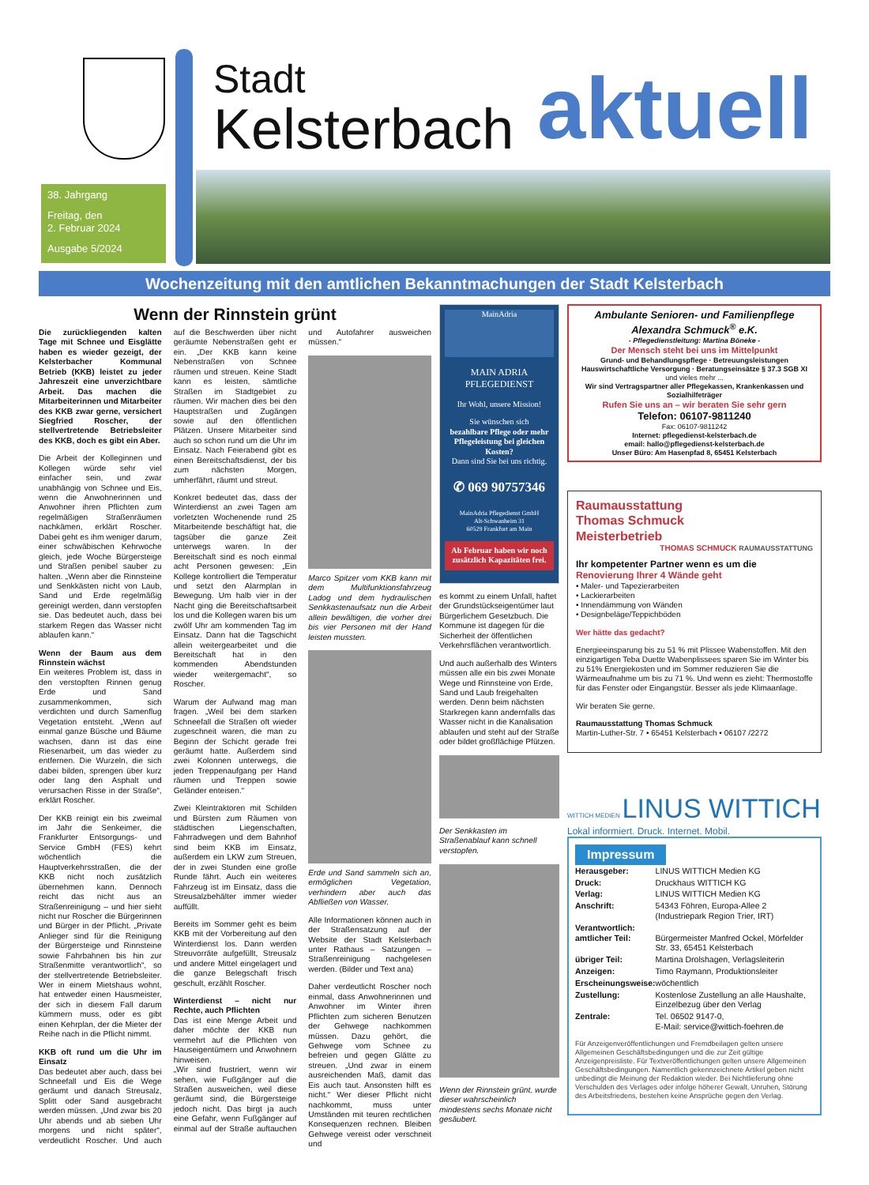38. Jahrgang
Freitag, den
2. Februar 2024
Ausgabe 5/2024
Stadt
Kelsterbach aktuell
Wochenzeitung mit den amtlichen Bekanntmachungen der Stadt Kelsterbach
Wenn der Rinnstein grünt
Die zurückliegenden kalten Tage mit Schnee und Eisglätte haben es wieder gezeigt, der Kelsterbacher Kommunal Betrieb (KKB) leistet zu jeder Jahreszeit eine unverzichtbare Arbeit. Das machen die Mitarbeiterinnen und Mitarbeiter des KKB zwar gerne, versichert Siegfried Roscher, der stellvertretende Betriebsleiter des KKB, doch es gibt ein Aber.
Die Arbeit der Kolleginnen und Kollegen würde sehr viel einfacher sein, und zwar unabhängig von Schnee und Eis, wenn die Anwohnerinnen und Anwohner ihren Pflichten zum regelmäßigen Straßenräumen nachkämen, erklärt Roscher. Dabei geht es ihm weniger darum, einer schwäbischen Kehrwoche gleich, jede Woche Bürgersteige und Straßen penibel sauber zu halten. „Wenn aber die Rinnsteine und Senkkästen nicht von Laub, Sand und Erde regelmäßig gereinigt werden, dann verstopfen sie. Das bedeutet auch, dass bei starkem Regen das Wasser nicht ablaufen kann.“
Wenn der Baum aus dem Rinnstein wächst
Ein weiteres Problem ist, dass in den verstopften Rinnen genug Erde und Sand zusammenkommen, sich verdichten und durch Samenflug Vegetation entsteht. „Wenn auf einmal ganze Büsche und Bäume wachsen, dann ist das eine Riesenarbeit, um das wieder zu entfernen. Die Wurzeln, die sich dabei bilden, sprengen über kurz oder lang den Asphalt und verursachen Risse in der Straße“, erklärt Roscher.
Der KKB reinigt ein bis zweimal im Jahr die Senkeimer, die Frankfurter Entsorgungs- und Service GmbH (FES) kehrt wöchentlich die Hauptverkehrsstraßen, die der KKB nicht noch zusätzlich übernehmen kann. Dennoch reicht das nicht aus an Straßenreinigung – und hier sieht nicht nur Roscher die Bürgerinnen und Bürger in der Pflicht. „Private Anlieger sind für die Reinigung der Bürgersteige und Rinnsteine sowie Fahrbahnen bis hin zur Straßenmitte verantwortlich“, so der stellvertretende Betriebsleiter. Wer in einem Mietshaus wohnt, hat entweder einen Hausmeister, der sich in diesem Fall darum kümmern muss, oder es gibt einen Kehrplan, der die Mieter der Reihe nach in die Pflicht nimmt.
KKB oft rund um die Uhr im Einsatz
Das bedeutet aber auch, dass bei Schneefall und Eis die Wege geräumt und danach Streusalz, Splitt oder Sand ausgebracht werden müssen. „Und zwar bis 20 Uhr abends und ab sieben Uhr morgens und nicht später“, verdeutlicht Roscher. Und auch auf die Beschwerden über nicht geräumte Nebenstraßen geht er ein. „Der KKB kann keine Nebenstraßen von Schnee räumen und streuen. Keine Stadt kann es leisten, sämtliche Straßen im Stadtgebiet zu räumen. Wir machen dies bei den Hauptstraßen und Zugängen sowie auf den öffentlichen Plätzen. Unsere Mitarbeiter sind auch so schon rund um die Uhr im Einsatz. Nach Feierabend gibt es einen Bereitschaftsdienst, der bis zum nächsten Morgen, umherfährt, räumt und streut.
Konkret bedeutet das, dass der Winterdienst an zwei Tagen am vorletzten Wochenende rund 25 Mitarbeitende beschäftigt hat, die tagsüber die ganze Zeit unterwegs waren. In der Bereitschaft sind es noch einmal acht Personen gewesen: „Ein Kollege kontrolliert die Temperatur und setzt den Alarmplan in Bewegung. Um halb vier in der Nacht ging die Bereitschaftsarbeit los und die Kollegen waren bis um zwölf Uhr am kommenden Tag im Einsatz. Dann hat die Tagschicht allein weitergearbeitet und die Bereitschaft hat in den kommenden Abendstunden wieder weitergemacht“, so Roscher.
Warum der Aufwand mag man fragen. „Weil bei dem starken Schneefall die Straßen oft wieder zugeschneit waren, die man zu Beginn der Schicht gerade frei geräumt hatte. Außerdem sind zwei Kolonnen unterwegs, die jeden Treppenaufgang per Hand räumen und Treppen sowie Geländer enteisen.“
Zwei Kleintraktoren mit Schilden und Bürsten zum Räumen von städtischen Liegenschaften, Fahrradwegen und dem Bahnhof sind beim KKB im Einsatz, außerdem ein LKW zum Streuen, der in zwei Stunden eine große Runde fährt. Auch ein weiteres Fahrzeug ist im Einsatz, dass die Streusalzbehälter immer wieder auffüllt.
Bereits im Sommer geht es beim KKB mit der Vorbereitung auf den Winterdienst los. Dann werden Streuvorräte aufgefüllt, Streusalz und andere Mittel eingelagert und die ganze Belegschaft frisch geschult, erzählt Roscher.
Winterdienst – nicht nur Rechte, auch Pflichten
Das ist eine Menge Arbeit und daher möchte der KKB nun vermehrt auf die Pflichten von Hauseigentümern und Anwohnern hinweisen.
„Wir sind frustriert, wenn wir sehen, wie Fußgänger auf die Straßen ausweichen, weil diese geräumt sind, die Bürgersteige jedoch nicht. Das birgt ja auch eine Gefahr, wenn Fußgänger auf einmal auf der Straße auftauchen und Autofahrer ausweichen müssen.“
Marco Spitzer vom KKB kann mit dem Multifunktionsfahrzeug Ladog und dem hydraulischen Senkkastenaufsatz nun die Arbeit allein bewältigen, die vorher drei bis vier Personen mit der Hand leisten mussten.
Erde und Sand sammeln sich an, ermöglichen Vegetation, verhindern aber auch das Abfließen von Wasser.
Alle Informationen können auch in der Straßensatzung auf der Website der Stadt Kelsterbach unter Rathaus – Satzungen – Straßenreinigung nachgelesen werden. (Bilder und Text ana)
Daher verdeutlicht Roscher noch einmal, dass Anwohnerinnen und Anwohner im Winter ihren Pflichten zum sicheren Benutzen der Gehwege nachkommen müssen. Dazu gehört, die Gehwege vom Schnee zu befreien und gegen Glätte zu streuen. „Und zwar in einem ausreichenden Maß, damit das Eis auch taut. Ansonsten hilft es nicht.“ Wer dieser Pflicht nicht nachkommt, muss unter Umständen mit teuren rechtlichen Konsequenzen rechnen. Bleiben Gehwege vereist oder verschneit und
MainAdria
MAIN ADRIA
PFLEGEDIENST
Ihr Wohl, unsere Mission!
Sie wünschen sich
bezahlbare Pflege oder mehr Pflegeleistung bei gleichen Kosten?
Dann sind Sie bei uns richtig.
✆ 069 90757346
MainAdria Pflegedienst GmbH
Alt-Schwanheim 31
60529 Frankfurt am Main
Ab Februar haben wir noch zusätzlich Kapazitäten frei.
es kommt zu einem Unfall, haftet der Grundstückseigentümer laut Bürgerlichem Gesetzbuch. Die Kommune ist dagegen für die Sicherheit der öffentlichen Verkehrsflächen verantwortlich.
Und auch außerhalb des Winters müssen alle ein bis zwei Monate Wege und Rinnsteine von Erde, Sand und Laub freigehalten werden. Denn beim nächsten Starkregen kann andernfalls das Wasser nicht in die Kanalisation ablaufen und steht auf der Straße oder bildet großflächige Pfützen.
Der Senkkasten im Straßenablauf kann schnell verstopfen.
Wenn der Rinnstein grünt, wurde dieser wahrscheinlich mindestens sechs Monate nicht gesäubert.
Ambulante Senioren- und Familienpflege
Alexandra Schmuck<sup>®</sup> e.K.
- Pflegedienstleitung: Martina Böneke -
Der Mensch steht bei uns im Mittelpunkt
Grund- und Behandlungspflege · Betreuungsleistungen
Hauswirtschaftliche Versorgung · Beratungseinsätze § 37.3 SGB XI
und vieles mehr ...
Wir sind Vertragspartner aller Pflegekassen, Krankenkassen und Sozialhilfeträger
Rufen Sie uns an – wir beraten Sie sehr gern
Telefon: 06107-9811240
Fax: 06107-9811242
Internet: pflegedienst-kelsterbach.de
email: hallo@pflegedienst-kelsterbach.de
Unser Büro: Am Hasenpfad 8, 65451 Kelsterbach
Raumausstattung
Thomas Schmuck
Meisterbetrieb
THOMAS SCHMUCK RAUMAUSSTATTUNG
Ihr kompetenter Partner wenn es um die
Renovierung Ihrer 4 Wände geht
• Maler- und Tapezierarbeiten
• Lackierarbeiten
• Innendämmung von Wänden
• Designbeläge/Teppichböden
Wer hätte das gedacht?
Energieeinsparung bis zu 51 % mit Plissee Wabenstoffen. Mit den einzigartigen Teba Duette Wabenplissees sparen Sie im Winter bis zu 51% Energiekosten und im Sommer reduzieren Sie die Wärmeaufnahme um bis zu 71 %. Und wenn es zieht: Thermostoffe für das Fenster oder Eingangstür. Besser als jede Klimaanlage.
Wir beraten Sie gerne.
Raumausstattung Thomas Schmuck
Martin-Luther-Str. 7 • 65451 Kelsterbach • 06107 /2272
WITTICH MEDIEN LINUS WITTICH
Lokal informiert. Druck. Internet. Mobil.
Impressum
| Herausgeber: | LINUS WITTICH Medien KG |
| Druck: | Druckhaus WITTICH KG |
| Verlag: | LINUS WITTICH Medien KG |
| Anschrift: | 54343 Föhren, Europa-Allee 2 (Industriepark Region Trier, IRT) |
| Verantwortlich: amtlicher Teil: | Bürgermeister Manfred Ockel, Mörfelder Str. 33, 65451 Kelsterbach |
| übriger Teil: | Martina Drolshagen, Verlagsleiterin |
| Anzeigen: | Timo Raymann, Produktionsleiter |
| Erscheinungsweise: | wöchentlich |
| Zustellung: | Kostenlose Zustellung an alle Haushalte, Einzelbezug über den Verlag |
| Zentrale: | Tel. 06502 9147-0, E-Mail: service@wittich-foehren.de |
Für Anzeigenveröffentlichungen und Fremdbeilagen gelten unsere Allgemeinen Geschäftsbedingungen und die zur Zeit gültige Anzeigenpreisliste. Für Textveröffentlichungen gelten unsere Allgemeinen Geschäftsbedingungen. Namentlich gekennzeichnete Artikel geben nicht unbedingt die Meinung der Redaktion wieder. Bei Nichtlieferung ohne Verschulden des Verlages oder infolge höherer Gewalt, Unruhen, Störung des Arbeitsfriedens, bestehen keine Ansprüche gegen den Verlag.